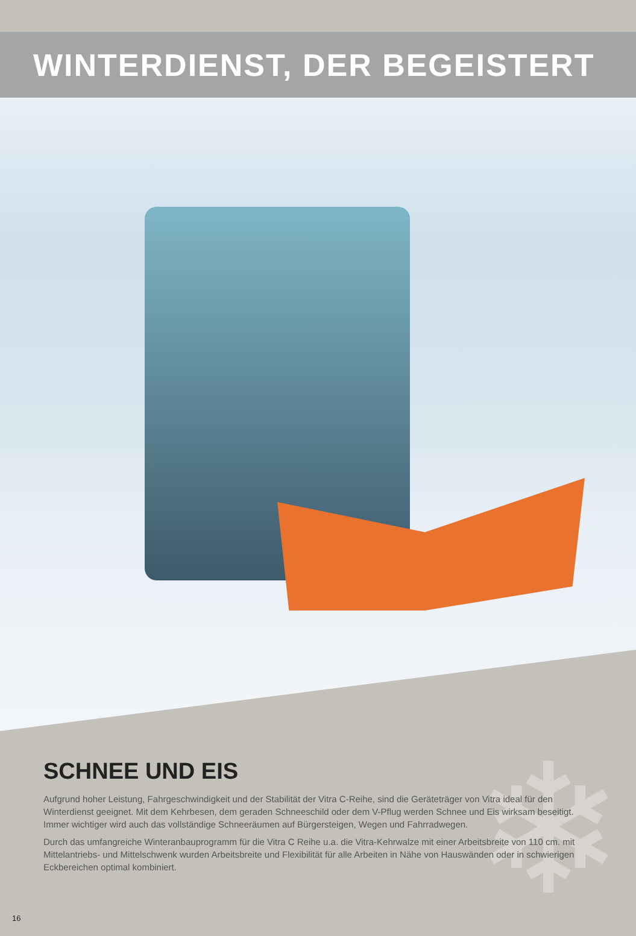WINTERDIENST, DER BEGEISTERT
❄
SCHNEE UND EIS
Aufgrund hoher Leistung, Fahrgeschwindigkeit und der Stabilität der Vitra C-Reihe, sind die Geräteträger von Vitra ideal für den Winterdienst geeignet. Mit dem Kehrbesen, dem geraden Schneeschild oder dem V-Pflug werden Schnee und Eis wirksam beseitigt. Immer wichtiger wird auch das vollständige Schneeräumen auf Bürgersteigen, Wegen und Fahrradwegen.
Durch das umfangreiche Winteranbauprogramm für die Vitra C Reihe u.a. die Vitra-Kehrwalze mit einer Arbeitsbreite von 110 cm. mit Mittelantriebs- und Mittelschwenk wurden Arbeitsbreite und Flexibilität für alle Arbeiten in Nähe von Hauswänden oder in schwierigen Eckbereichen optimal kombiniert.
16